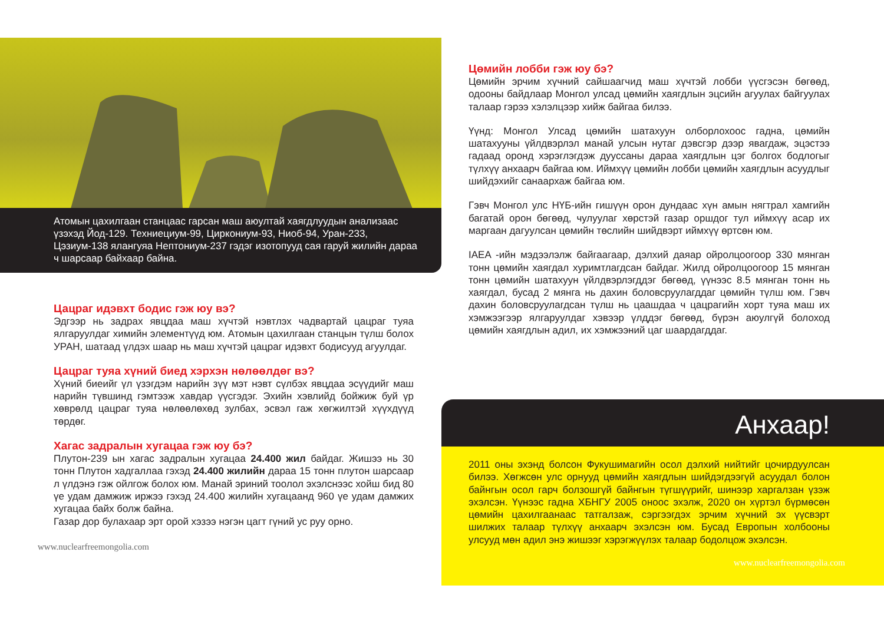Атомын цахилгаан станцаас гарсан маш аюултай хаягдлуудын анализаас үзэхэд Йод-129. Техниециум-99, Циркониум-93, Ниоб-94, Уран-233, Цэзиум-138 ялангуяа Нептониум-237 гэдэг изотопууд сая гаруй жилийн дараа ч шарсаар байхаар байна.
Цацраг идэвхт бодис гэж юу вэ?
Эдгээр нь задрах явцдаа маш хүчтэй нэвтлэх чадвартай цацраг туяа ялгаруулдаг химийн элементүүд юм. Атомын цахилгаан станцын түлш болох УРАН, шатаад үлдэх шаар нь маш хүчтэй цацраг идэвхт бодисууд агуулдаг.
Цацраг туяа хүний биед хэрхэн нөлөөлдөг вэ?
Хүний биеийг үл үзэгдэм нарийн зүү мэт нэвт сүлбэх явцдаа эсүүдийг маш нарийн түвшинд гэмтээж хавдар үүсгэдэг. Эхийн хэвлийд бойжиж буй үр хөврөлд цацраг туяа нөлөөлөхөд зулбах, эсвэл гаж хөгжилтэй хүүхдүүд төрдөг.
Хагас задралын хугацаа гэж юу бэ?
Плутон-239 ын хагас задралын хугацаа 24.400 жил байдаг. Жишээ нь 30 тонн Плутон хадгаллаа гэхэд 24.400 жилийн дараа 15 тонн плутон шарсаар л үлдэнэ гэж ойлгож болох юм. Манай эриний тоолол эхэлснээс хойш бид 80 үе удам дамжиж иржээ гэхэд 24.400 жилийн хугацаанд 960 үе удам дамжих хугацаа байх болж байна.
Газар дор булахаар эрт орой хэзээ нэгэн цагт гүний ус руу орно.
www.nuclearfreemongolia.com
Цөмийн лобби гэж юу бэ?
Цөмийн эрчим хүчний сайшаагчид маш хүчтэй лобби үүсгэсэн бөгөөд, одооны байдлаар Монгол улсад цөмийн хаягдлын эцсийн агуулах байгуулах талаар гэрээ хэлэлцээр хийж байгаа билээ.
Үүнд: Монгол Улсад цөмийн шатахуун олборлохоос гадна, цөмийн шатахууны үйлдвэрлэл манай улсын нутаг дэвсгэр дээр явагдаж, эцэстээ гадаад оронд хэрэглэгдэж дууссаны дараа хаягдлын цэг болгох бодлогыг түлхүү анхаарч байгаа юм. Иймхүү цөмийн лобби цөмийн хаягдлын асуудлыг шийдэхийг санаархаж байгаа юм.
Гэвч Монгол улс НҮБ-ийн гишүүн орон дундаас хүн амын нягтрал хамгийн багатай орон бөгөөд, чулуулаг хөрстэй газар оршдог тул иймхүү асар их маргаан дагуулсан цөмийн төслийн шийдвэрт иймхүү өртсөн юм.
IAEA -ийн мэдээлэлж байгаагаар, дэлхий даяар ойролцоогоор 330 мянган тонн цөмийн хаягдал хуримтлагдсан байдаг. Жилд ойролцоогоор 15 мянган тонн цөмийн шатахуун үйлдвэрлэгддэг бөгөөд, үүнээс 8.5 мянган тонн нь хаягдал, бусад 2 мянга нь дахин боловсруулагддаг цөмийн түлш юм. Гэвч дахин боловсруулагдсан түлш нь цаашдаа ч цацрагийн хорт туяа маш их хэмжээгээр ялгаруулдаг хэвээр үлддэг бөгөөд, бүрэн аюулгүй болоход цөмийн хаягдлын адил, их хэмжээний цаг шаардагддаг.
Анхаар!
2011 оны эхэнд болсон Фукушимагийн осол дэлхий нийтийг цочирдуулсан билээ. Хөгжсөн улс орнууд цөмийн хаягдлын шийдэгдээгүй асуудал болон байнгын осол гарч болзошгүй байнгын түгшүүрийг, шинээр харгалзан үзэж эхэлсэн. Үүнээс гадна ХБНГУ 2005 оноос эхэлж, 2020 он хүртэл бүрмөсөн цөмийн цахилгаанаас татгалзаж, сэргээгдэх эрчим хүчний эх үүсвэрт шилжих талаар түлхүү анхаарч эхэлсэн юм. Бусад Европын холбооны улсууд мөн адил энэ жишээг хэрэгжүүлэх талаар бодолцож эхэлсэн.
www.nuclearfreemongolia.com